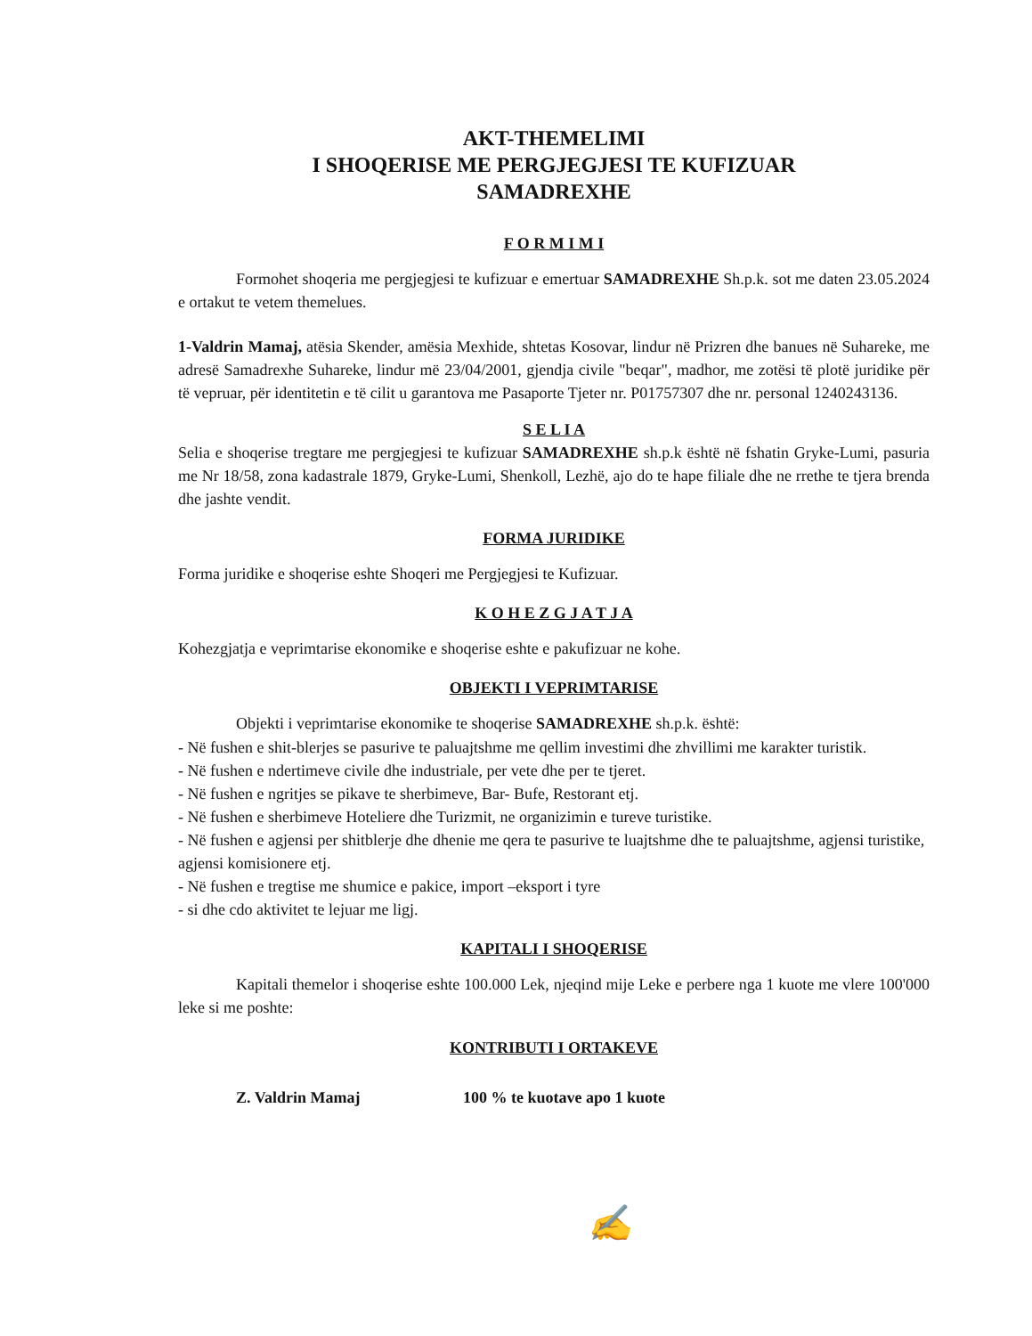AKT-THEMELIMI
I SHOQERISE ME PERGJEGJESI TE KUFIZUAR
SAMADREXHE
F O R M I M I
Formohet shoqeria me pergjegjesi te kufizuar e emertuar SAMADREXHE Sh.p.k. sot me daten 23.05.2024 e ortakut te vetem themelues.
1-Valdrin Mamaj, atësia Skender, amësia Mexhide, shtetas Kosovar, lindur në Prizren dhe banues në Suhareke, me adresë Samadrexhe Suhareke, lindur më 23/04/2001, gjendja civile "beqar", madhor, me zotësi të plotë juridike për të vepruar, për identitetin e të cilit u garantova me Pasaporte Tjeter nr. P01757307 dhe nr. personal 1240243136.
S E L I A
Selia e shoqerise tregtare me pergjegjesi te kufizuar SAMADREXHE sh.p.k është në fshatin Gryke-Lumi, pasuria me Nr 18/58, zona kadastrale 1879, Gryke-Lumi, Shenkoll, Lezhë, ajo do te hape filiale dhe ne rrethe te tjera brenda dhe jashte vendit.
FORMA JURIDIKE
Forma juridike e shoqerise eshte Shoqeri me Pergjegjesi te Kufizuar.
K O H E Z G J A T J A
Kohezgjatja e veprimtarise ekonomike e shoqerise eshte e pakufizuar ne kohe.
OBJEKTI I VEPRIMTARISE
Objekti i veprimtarise ekonomike te shoqerise SAMADREXHE sh.p.k. është:
- Në fushen e shit-blerjes se pasurive te paluajtshme me qellim investimi dhe zhvillimi me karakter turistik.
- Në fushen e ndertimeve civile dhe industriale, per vete dhe per te tjeret.
- Në fushen e ngritjes se pikave te sherbimeve, Bar- Bufe, Restorant etj.
- Në fushen e sherbimeve Hoteliere dhe Turizmit, ne organizimin e tureve turistike.
- Në fushen e agjensi per shitblerje dhe dhenie me qera te pasurive te luajtshme dhe te paluajtshme, agjensi turistike, agjensi komisionere etj.
- Në fushen e tregtise me shumice e pakice, import –eksport i tyre
- si dhe cdo aktivitet te lejuar me ligj.
KAPITALI I SHOQERISE
Kapitali themelor i shoqerise eshte 100.000 Lek, njeqind mije Leke e perbere nga 1 kuote me vlere 100'000 leke si me poshte:
KONTRIBUTI I ORTAKEVE
Z. Valdrin Mamaj 100 % te kuotave apo 1 kuote
✍